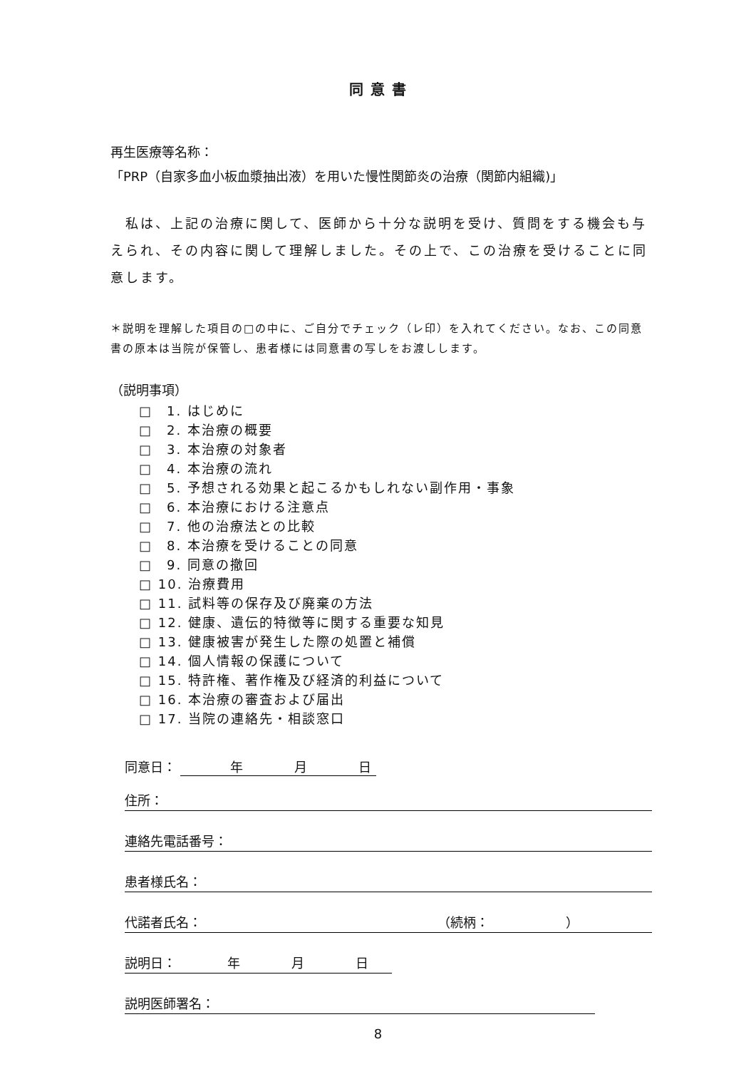同意書
再生医療等名称：
「PRP（自家多血小板血漿抽出液）を用いた慢性関節炎の治療（関節内組織)」
　私は、上記の治療に関して、医師から十分な説明を受け、質問をする機会も与えられ、その内容に関して理解しました。その上で、この治療を受けることに同意します。
＊説明を理解した項目の□の中に、ご自分でチェック（レ印）を入れてください。なお、この同意書の原本は当院が保管し、患者様には同意書の写しをお渡しします。
（説明事項）
□　1. はじめに
□　2. 本治療の概要
□　3. 本治療の対象者
□　4. 本治療の流れ
□　5. 予想される効果と起こるかもしれない副作用・事象
□　6. 本治療における注意点
□　7. 他の治療法との比較
□　8. 本治療を受けることの同意
□　9. 同意の撤回
□ 10. 治療費用
□ 11. 試料等の保存及び廃棄の方法
□ 12. 健康、遺伝的特徴等に関する重要な知見
□ 13. 健康被害が発生した際の処置と補償
□ 14. 個人情報の保護について
□ 15. 特許権、著作権及び経済的利益について
□ 16. 本治療の審査および届出
□ 17. 当院の連絡先・相談窓口
同意日： 年　　　　月　　　　日
住所：
連絡先電話番号：
患者様氏名：
代諾者氏名： （続柄：　　　　　　）
説明日：　　　　年　　　　月　　　　日
説明医師署名：
8